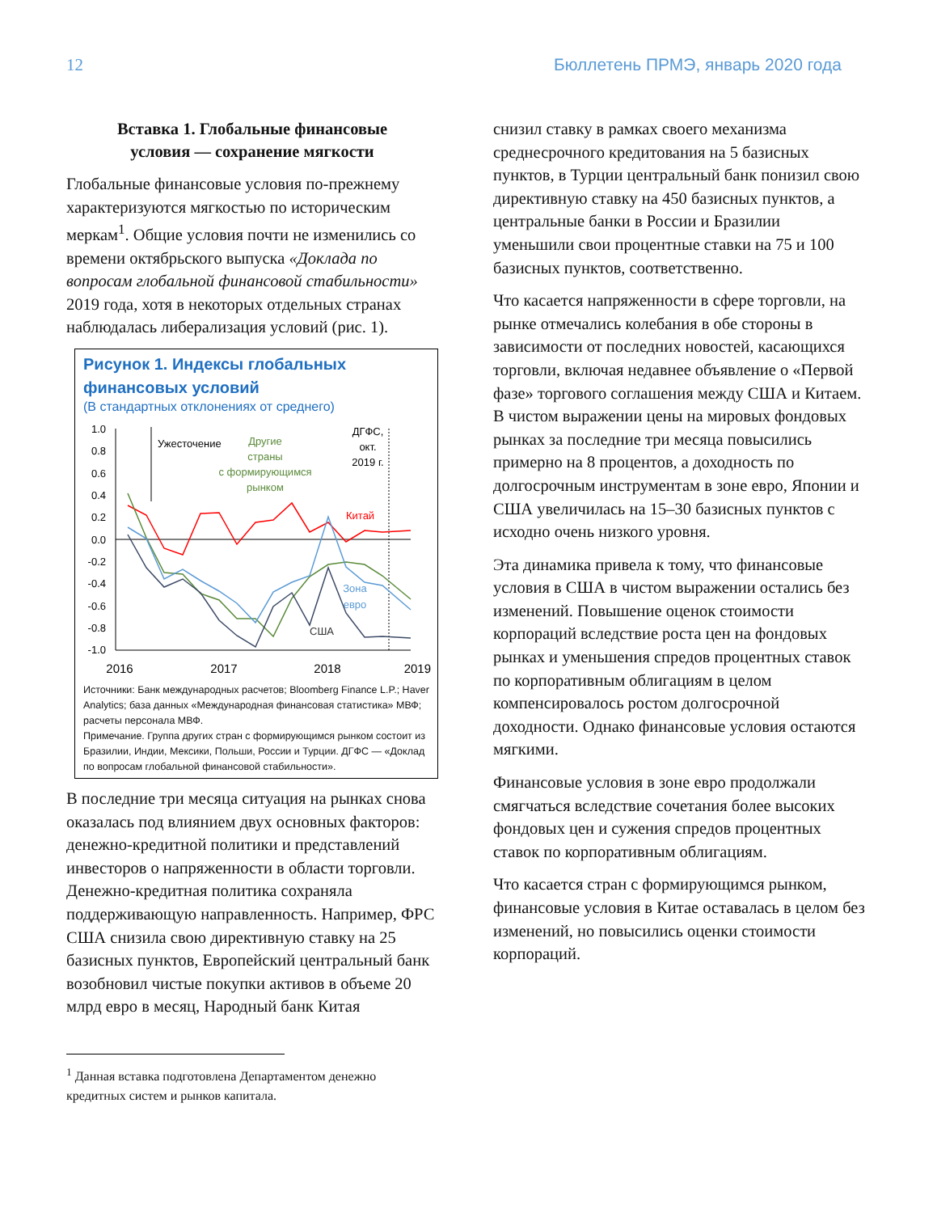12 Бюллетень ПРМЭ, январь 2020 года
Вставка 1. Глобальные финансовые
условия — сохранение мягкости
Глобальные финансовые условия по-прежнему характеризуются мягкостью по историческим меркам<sup>1</sup>. Общие условия почти не изменились со времени октябрьского выпуска «Доклада по вопросам глобальной финансовой стабильности» 2019 года, хотя в некоторых отдельных странах наблюдалась либерализация условий (рис. 1).
Рисунок 1. Индексы глобальных финансовых условий
(В стандартных отклонениях от среднего)
1.0
0.8
0.6
0.4
0.2
0.0
-0.2
-0.4
-0.6
-0.8
-1.0
Ужесточение
Другие
страны
с формирующимся
рынком
ДГФС,
окт.
2019 г.
Китай
Зона
евро
США
2016
2017
2018
2019
Источники: Банк международных расчетов; Bloomberg Finance L.P.; Haver Analytics; база данных «Международная финансовая статистика» МВФ; расчеты персонала МВФ.
Примечание. Группа других стран с формирующимся рынком состоит из Бразилии, Индии, Мексики, Польши, России и Турции. ДГФС — «Доклад по вопросам глобальной финансовой стабильности».
В последние три месяца ситуация на рынках снова оказалась под влиянием двух основных факторов: денежно-кредитной политики и представлений инвесторов о напряженности в области торговли. Денежно-кредитная политика сохраняла поддерживающую направленность. Например, ФРС США снизила свою директивную ставку на 25 базисных пунктов, Европейский центральный банк возобновил чистые покупки активов в объеме 20 млрд евро в месяц, Народный банк Китая
<sup>1</sup> Данная вставка подготовлена Департаментом денежно кредитных систем и рынков капитала.
снизил ставку в рамках своего механизма среднесрочного кредитования на 5 базисных пунктов, в Турции центральный банк понизил свою директивную ставку на 450 базисных пунктов, а центральные банки в России и Бразилии уменьшили свои процентные ставки на 75 и 100 базисных пунктов, соответственно.
Что касается напряженности в сфере торговли, на рынке отмечались колебания в обе стороны в зависимости от последних новостей, касающихся торговли, включая недавнее объявление о «Первой фазе» торгового соглашения между США и Китаем. В чистом выражении цены на мировых фондовых рынках за последние три месяца повысились примерно на 8 процентов, а доходность по долгосрочным инструментам в зоне евро, Японии и США увеличилась на 15–30 базисных пунктов с исходно очень низкого уровня.
Эта динамика привела к тому, что финансовые условия в США в чистом выражении остались без изменений. Повышение оценок стоимости корпораций вследствие роста цен на фондовых рынках и уменьшения спредов процентных ставок по корпоративным облигациям в целом компенсировалось ростом долгосрочной доходности. Однако финансовые условия остаются мягкими.
Финансовые условия в зоне евро продолжали смягчаться вследствие сочетания более высоких фондовых цен и сужения спредов процентных ставок по корпоративным облигациям.
Что касается стран с формирующимся рынком, финансовые условия в Китае оставалась в целом без изменений, но повысились оценки стоимости корпораций.